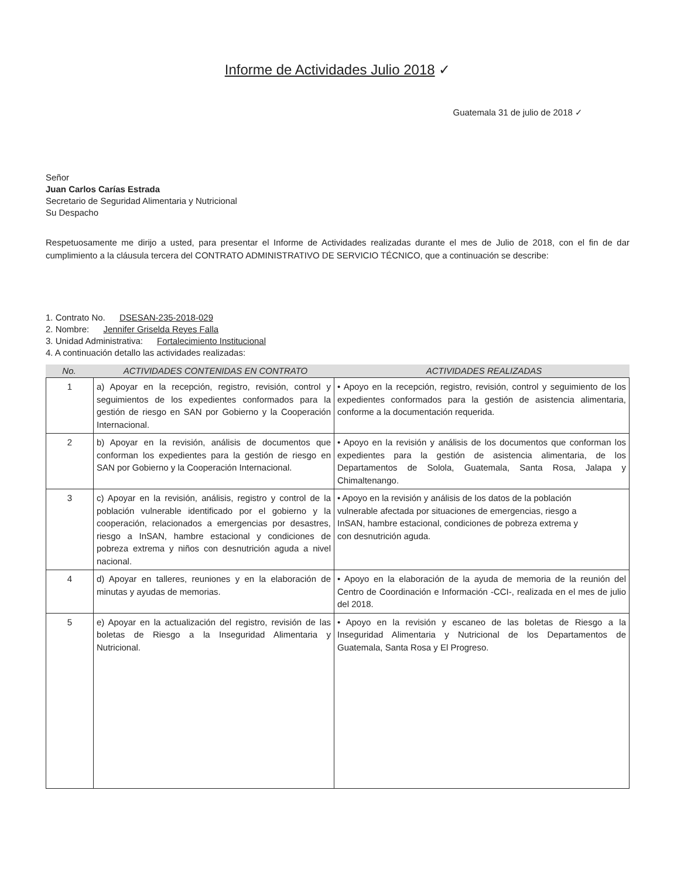Informe de Actividades Julio 2018 ✓
Guatemala 31 de julio de 2018 ✓
Señor
Juan Carlos Carías Estrada
Secretario de Seguridad Alimentaria y Nutricional
Su Despacho
Respetuosamente me dirijo a usted, para presentar el Informe de Actividades realizadas durante el mes de Julio de 2018, con el fin de dar cumplimiento a la cláusula tercera del CONTRATO ADMINISTRATIVO DE SERVICIO TÉCNICO, que a continuación se describe:
1. Contrato No. DSESAN-235-2018-029
2. Nombre: Jennifer Griselda Reyes Falla
3. Unidad Administrativa: Fortalecimiento Institucional
4. A continuación detallo las actividades realizadas:
No. ACTIVIDADES CONTENIDAS EN CONTRATO ACTIVIDADES REALIZADAS
| 1 | a) Apoyar en la recepción, registro, revisión, control y seguimientos de los expedientes conformados para la gestión de riesgo en SAN por Gobierno y la Cooperación Internacional. | • Apoyo en la recepción, registro, revisión, control y seguimiento de los expedientes conformados para la gestión de asistencia alimentaria, conforme a la documentación requerida. |
| 2 | b) Apoyar en la revisión, análisis de documentos que conforman los expedientes para la gestión de riesgo en SAN por Gobierno y la Cooperación Internacional. | • Apoyo en la revisión y análisis de los documentos que conforman los expedientes para la gestión de asistencia alimentaria, de los Departamentos de Solola, Guatemala, Santa Rosa, Jalapa y Chimaltenango. |
| 3 | c) Apoyar en la revisión, análisis, registro y control de la población vulnerable identificado por el gobierno y la cooperación, relacionados a emergencias por desastres, riesgo a InSAN, hambre estacional y condiciones de pobreza extrema y niños con desnutrición aguda a nivel nacional. | • Apoyo en la revisión y análisis de los datos de la población vulnerable afectada por situaciones de emergencias, riesgo a InSAN, hambre estacional, condiciones de pobreza extrema y con desnutrición aguda. |
| 4 | d) Apoyar en talleres, reuniones y en la elaboración de minutas y ayudas de memorias. | • Apoyo en la elaboración de la ayuda de memoria de la reunión del Centro de Coordinación e Información -CCI-, realizada en el mes de julio del 2018. |
| 5 | e) Apoyar en la actualización del registro, revisión de las boletas de Riesgo a la Inseguridad Alimentaria y Nutricional. | • Apoyo en la revisión y escaneo de las boletas de Riesgo a la Inseguridad Alimentaria y Nutricional de los Departamentos de Guatemala, Santa Rosa y El Progreso. |